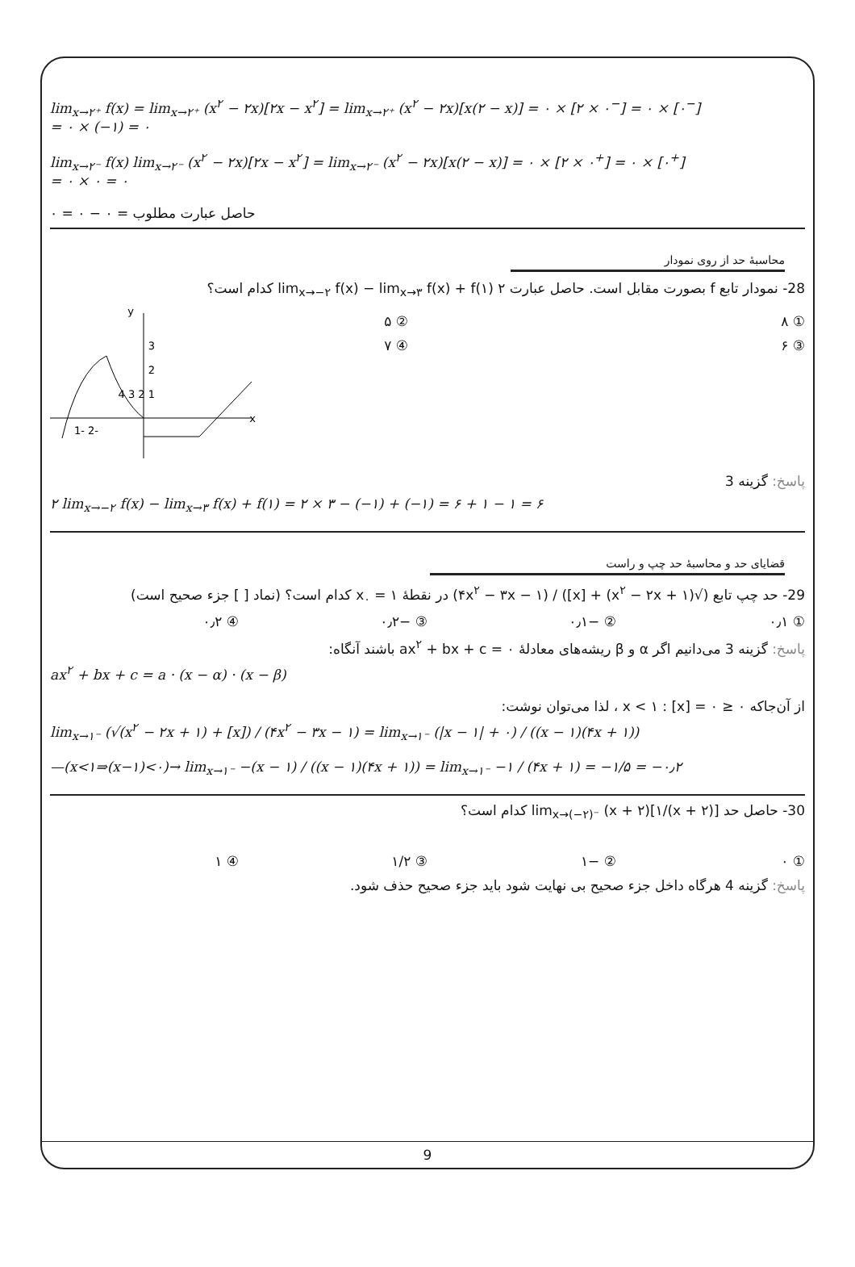lim<sub>x→۲⁺</sub> f(x) = lim<sub>x→۲⁺</sub> (x<sup>۲</sup> − ۲x)[۲x − x<sup>۲</sup>] = lim<sub>x→۲⁺</sub> (x<sup>۲</sup> − ۲x)[x(۲ − x)] = ۰ × [۲ × ۰<sup>−</sup>] = ۰ × [۰<sup>−</sup>]
= ۰ × (−۱) = ۰
lim<sub>x→۲⁻</sub> f(x) lim<sub>x→۲⁻</sub> (x<sup>۲</sup> − ۲x)[۲x − x<sup>۲</sup>] = lim<sub>x→۲⁻</sub> (x<sup>۲</sup> − ۲x)[x(۲ − x)] = ۰ × [۲ × ۰<sup>+</sup>] = ۰ × [۰<sup>+</sup>]
= ۰ × ۰ = ۰
حاصل عبارت مطلوب = ۰ − ۰ = ۰
محاسبهٔ حد از روی نمودار
28- نمودار تابع f بصورت مقابل است. حاصل عبارت ۲ lim<sub>x→−۲</sub> f(x) − lim<sub>x→۳</sub> f(x) + f(۱) کدام است؟
① ۸ ② ۵
③ ۶ ④ ۷
x
y
3
2
1 2 3 4
-2 -1
پاسخ: گزینه 3
۲ lim<sub>x→−۲</sub> f(x) − lim<sub>x→۳</sub> f(x) + f(۱) = ۲ × ۳ − (−۱) + (−۱) = ۶ + ۱ − ۱ = ۶
قضایای حد و محاسبهٔ حد چپ و راست
29- حد چپ تابع (√(x<sup>۲</sup> − ۲x + ۱) + [x]) / (۴x<sup>۲</sup> − ۳x − ۱) در نقطهٔ x<sub>۰</sub> = ۱ کدام است؟ (نماد [ ] جزء صحیح است)
① ۰٫۱ ② −۰٫۱ ③ −۰٫۲ ④ ۰٫۲
پاسخ: گزینه 3 می‌دانیم اگر α و β ریشه‌های معادلهٔ ax<sup>۲</sup> + bx + c = ۰ باشند آنگاه:
ax<sup>۲</sup> + bx + c = a · (x − α) · (x − β)
از آن‌جاکه ۰ ≤ x < ۱ : [x] = ۰ ، لذا می‌توان نوشت:
lim<sub>x→۱⁻</sub> (√(x<sup>۲</sup> − ۲x + ۱) + [x]) / (۴x<sup>۲</sup> − ۳x − ۱) = lim<sub>x→۱⁻</sub> (|x − ۱| + ۰) / ((x − ۱)(۴x + ۱))
—(x<۱⇒(x−۱)<۰)→ lim<sub>x→۱⁻</sub> −(x − ۱) / ((x − ۱)(۴x + ۱)) = lim<sub>x→۱⁻</sub> −۱ / (۴x + ۱) = −۱/۵ = −۰٫۲
30- حاصل حد lim<sub>x→(−۲)⁻</sub> (x + ۲)[۱/(x + ۲)] کدام است؟
① ۰ ② −۱ ③ ۱/۲ ④ ۱
پاسخ: گزینه 4 هرگاه داخل جزء صحیح بی نهایت شود باید جزء صحیح حذف شود.
9